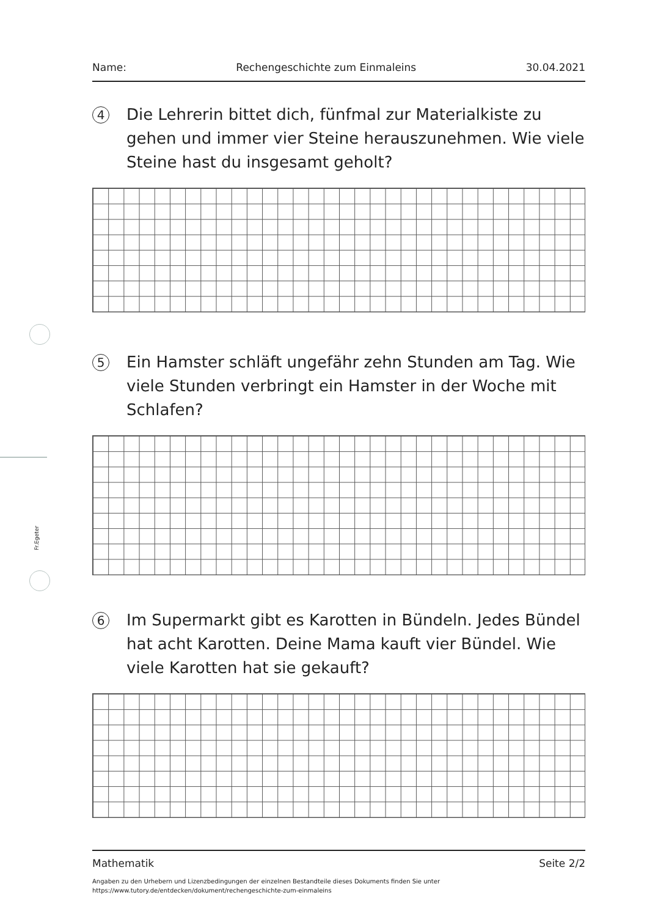Fr.Egeter
Name: Rechengeschichte zum Einmaleins 30.04.2021
4
Die Lehrerin bittet dich, fünfmal zur Materialkiste zu gehen und immer vier Steine herauszunehmen. Wie viele Steine hast du insgesamt geholt?
5
Ein Hamster schläft ungefähr zehn Stunden am Tag. Wie viele Stunden verbringt ein Hamster in der Woche mit Schlafen?
6
Im Supermarkt gibt es Karotten in Bündeln. Jedes Bündel hat acht Karotten. Deine Mama kauft vier Bündel. Wie viele Karotten hat sie gekauft?
Mathematik Seite 2/2
Angaben zu den Urhebern und Lizenzbedingungen der einzelnen Bestandteile dieses Dokuments finden Sie unter
https://www.tutory.de/entdecken/dokument/rechengeschichte-zum-einmaleins